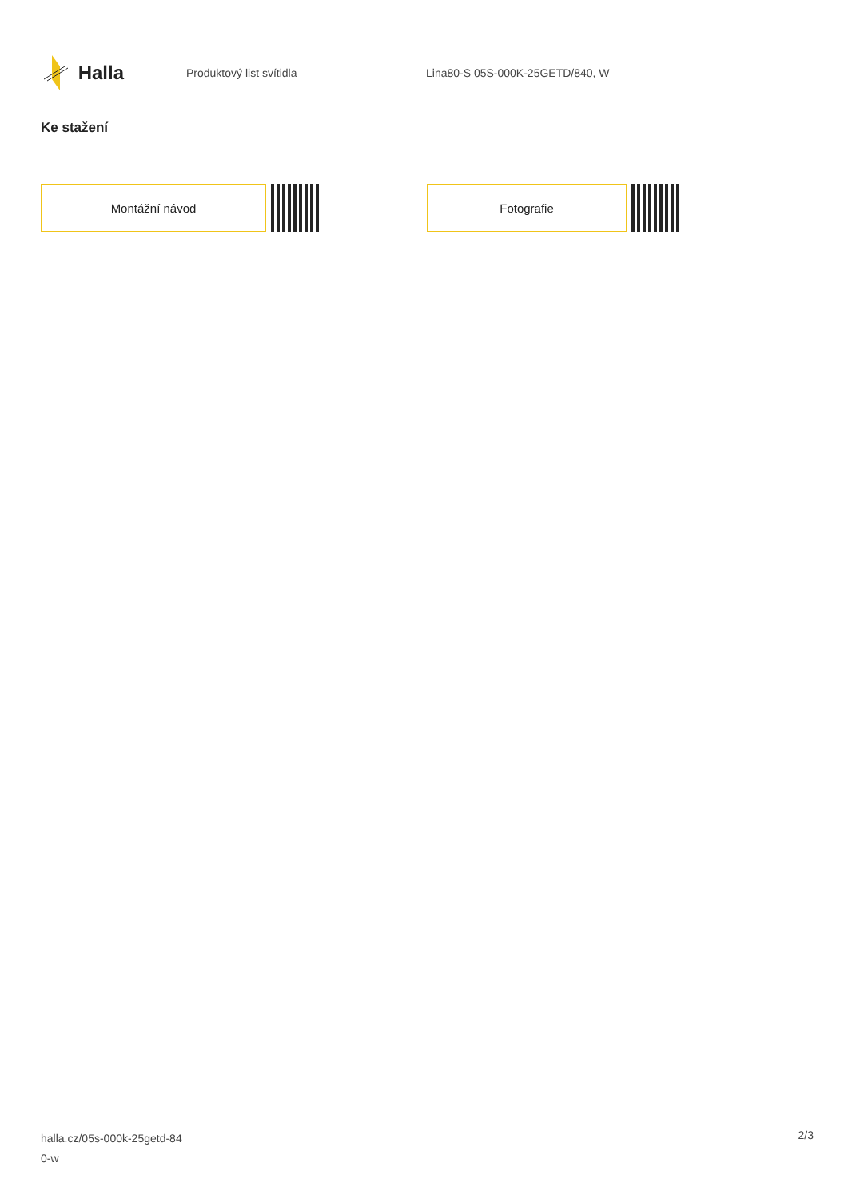Halla
Produktový list svítidla
Lina80-S 05S-000K-25GETD/840, W
Ke stažení
Montážní návod Fotografie
halla.cz/05s-000k-25getd-84
0-w
2/3